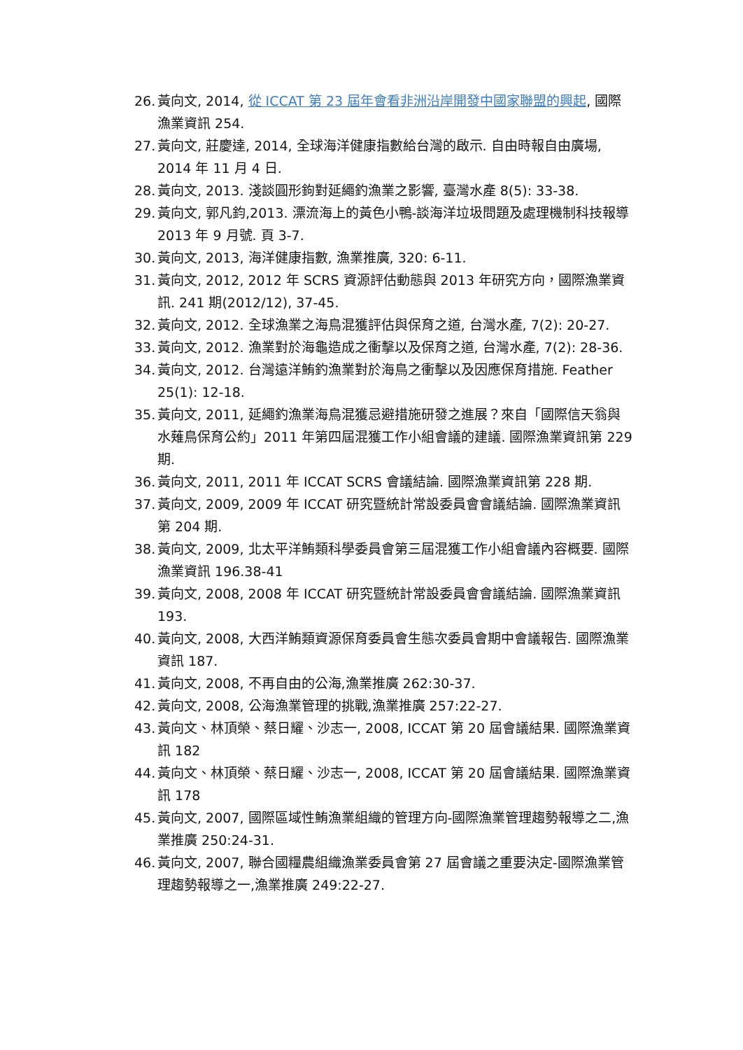26. 黃向文, 2014, 從 ICCAT 第 23 屆年會看非洲沿岸開發中國家聯盟的興起, 國際漁業資訊 254.
27. 黃向文, 莊慶達, 2014, 全球海洋健康指數給台灣的啟示. 自由時報自由廣場, 2014 年 11 月 4 日.
28. 黃向文, 2013. 淺談圓形鉤對延繩釣漁業之影響, 臺灣水產 8(5): 33-38.
29. 黃向文, 郭凡鈞,2013. 漂流海上的黃色小鴨-談海洋垃圾問題及處理機制科技報導 2013 年 9 月號. 頁 3-7.
30. 黃向文, 2013, 海洋健康指數, 漁業推廣, 320: 6-11.
31. 黃向文, 2012, 2012 年 SCRS 資源評估動態與 2013 年研究方向，國際漁業資訊. 241 期(2012/12), 37-45.
32. 黃向文, 2012. 全球漁業之海鳥混獲評估與保育之道, 台灣水產, 7(2): 20-27.
33. 黃向文, 2012. 漁業對於海龜造成之衝擊以及保育之道, 台灣水產, 7(2): 28-36.
34. 黃向文, 2012. 台灣遠洋鮪釣漁業對於海鳥之衝擊以及因應保育措施. Feather 25(1): 12-18.
35. 黃向文, 2011, 延繩釣漁業海鳥混獲忌避措施研發之進展？來自「國際信天翁與水薙鳥保育公約」2011 年第四屆混獲工作小組會議的建議. 國際漁業資訊第 229 期.
36. 黃向文, 2011, 2011 年 ICCAT SCRS 會議結論. 國際漁業資訊第 228 期.
37. 黃向文, 2009, 2009 年 ICCAT 研究暨統計常設委員會會議結論. 國際漁業資訊第 204 期.
38. 黃向文, 2009, 北太平洋鮪類科學委員會第三屆混獲工作小組會議內容概要. 國際漁業資訊 196.38-41
39. 黃向文, 2008, 2008 年 ICCAT 研究暨統計常設委員會會議結論. 國際漁業資訊 193.
40. 黃向文, 2008, 大西洋鮪類資源保育委員會生態次委員會期中會議報告. 國際漁業資訊 187.
41. 黃向文, 2008, 不再自由的公海,漁業推廣 262:30-37.
42. 黃向文, 2008, 公海漁業管理的挑戰,漁業推廣 257:22-27.
43. 黃向文、林頂榮、蔡日耀、沙志一, 2008, ICCAT 第 20 屆會議結果. 國際漁業資訊 182
44. 黃向文、林頂榮、蔡日耀、沙志一, 2008, ICCAT 第 20 屆會議結果. 國際漁業資訊 178
45. 黃向文, 2007, 國際區域性鮪漁業組織的管理方向-國際漁業管理趨勢報導之二,漁業推廣 250:24-31.
46. 黃向文, 2007, 聯合國糧農組織漁業委員會第 27 屆會議之重要決定-國際漁業管理趨勢報導之一,漁業推廣 249:22-27.